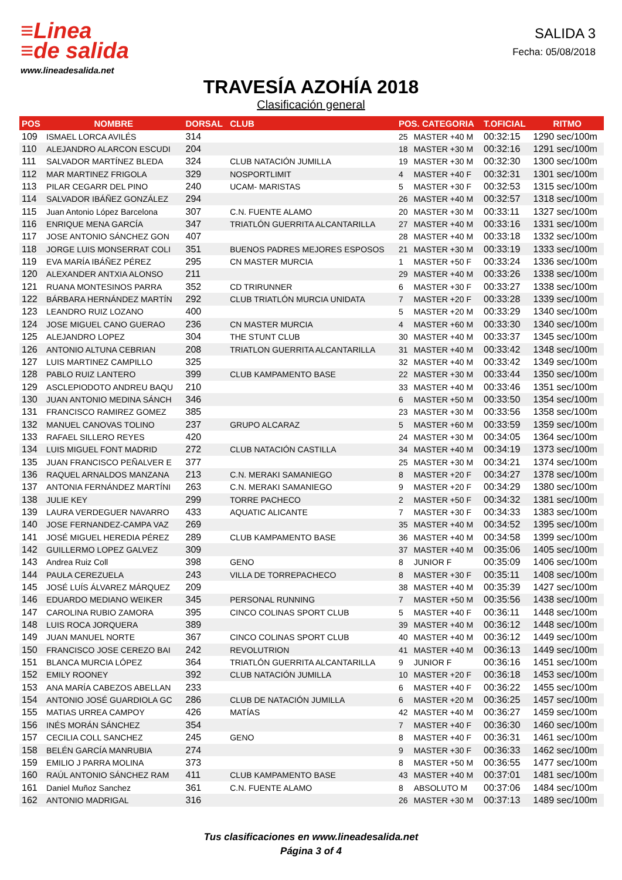≡Linea
≡de salida
www.lineadesalida.net
SALIDA 3
Fecha: 05/08/2018
TRAVESÍA AZOHÍA 2018
Clasificación general
| POS | NOMBRE | DORSAL | CLUB | POS. CATEGORIA | | T.OFICIAL | RITMO |
| --- | --- | --- | --- | --- | --- | --- | --- |
| 109 | ISMAEL LORCA AVILÉS | 314 | | 25 | MASTER +40 M | 00:32:15 | 1290 sec/100m |
| 110 | ALEJANDRO ALARCON ESCUDI | 204 | | 18 | MASTER +30 M | 00:32:16 | 1291 sec/100m |
| 111 | SALVADOR MARTÍNEZ BLEDA | 324 | CLUB NATACIÓN JUMILLA | 19 | MASTER +30 M | 00:32:30 | 1300 sec/100m |
| 112 | MAR MARTINEZ FRIGOLA | 329 | NOSPORTLIMIT | 4 | MASTER +40 F | 00:32:31 | 1301 sec/100m |
| 113 | PILAR CEGARR DEL PINO | 240 | UCAM- MARISTAS | 5 | MASTER +30 F | 00:32:53 | 1315 sec/100m |
| 114 | SALVADOR IBÁÑEZ GONZÁLEZ | 294 | | 26 | MASTER +40 M | 00:32:57 | 1318 sec/100m |
| 115 | Juan Antonio López Barcelona | 307 | C.N. FUENTE ALAMO | 20 | MASTER +30 M | 00:33:11 | 1327 sec/100m |
| 116 | ENRIQUE MENA GARCÍA | 347 | TRIATLÓN GUERRITA ALCANTARILLA | 27 | MASTER +40 M | 00:33:16 | 1331 sec/100m |
| 117 | JOSE ANTONIO SÁNCHEZ GON | 407 | | 28 | MASTER +40 M | 00:33:18 | 1332 sec/100m |
| 118 | JORGE LUIS MONSERRAT COLI | 351 | BUENOS PADRES MEJORES ESPOSOS | 21 | MASTER +30 M | 00:33:19 | 1333 sec/100m |
| 119 | EVA MARÍA IBÁÑEZ PÉREZ | 295 | CN MASTER MURCIA | 1 | MASTER +50 F | 00:33:24 | 1336 sec/100m |
| 120 | ALEXANDER ANTXIA ALONSO | 211 | | 29 | MASTER +40 M | 00:33:26 | 1338 sec/100m |
| 121 | RUANA MONTESINOS PARRA | 352 | CD TRIRUNNER | 6 | MASTER +30 F | 00:33:27 | 1338 sec/100m |
| 122 | BÁRBARA HERNÁNDEZ MARTÍN | 292 | CLUB TRIATLÓN MURCIA UNIDATA | 7 | MASTER +20 F | 00:33:28 | 1339 sec/100m |
| 123 | LEANDRO RUIZ LOZANO | 400 | | 5 | MASTER +20 M | 00:33:29 | 1340 sec/100m |
| 124 | JOSE MIGUEL CANO GUERAO | 236 | CN MASTER MURCIA | 4 | MASTER +60 M | 00:33:30 | 1340 sec/100m |
| 125 | ALEJANDRO LOPEZ | 304 | THE STUNT CLUB | 30 | MASTER +40 M | 00:33:37 | 1345 sec/100m |
| 126 | ANTONIO ALTUNA CEBRIAN | 208 | TRIATLON GUERRITA ALCANTARILLA | 31 | MASTER +40 M | 00:33:42 | 1348 sec/100m |
| 127 | LUIS MARTINEZ CAMPILLO | 325 | | 32 | MASTER +40 M | 00:33:42 | 1349 sec/100m |
| 128 | PABLO RUIZ LANTERO | 399 | CLUB KAMPAMENTO BASE | 22 | MASTER +30 M | 00:33:44 | 1350 sec/100m |
| 129 | ASCLEPIODOTO ANDREU BAQU | 210 | | 33 | MASTER +40 M | 00:33:46 | 1351 sec/100m |
| 130 | JUAN ANTONIO MEDINA SÁNCH | 346 | | 6 | MASTER +50 M | 00:33:50 | 1354 sec/100m |
| 131 | FRANCISCO RAMIREZ GOMEZ | 385 | | 23 | MASTER +30 M | 00:33:56 | 1358 sec/100m |
| 132 | MANUEL CANOVAS TOLINO | 237 | GRUPO ALCARAZ | 5 | MASTER +60 M | 00:33:59 | 1359 sec/100m |
| 133 | RAFAEL SILLERO REYES | 420 | | 24 | MASTER +30 M | 00:34:05 | 1364 sec/100m |
| 134 | LUIS MIGUEL FONT MADRID | 272 | CLUB NATACIÓN CASTILLA | 34 | MASTER +40 M | 00:34:19 | 1373 sec/100m |
| 135 | JUAN FRANCISCO PEÑALVER E | 377 | | 25 | MASTER +30 M | 00:34:21 | 1374 sec/100m |
| 136 | RAQUEL ARNALDOS MANZANA | 213 | C.N. MERAKI SAMANIEGO | 8 | MASTER +20 F | 00:34:27 | 1378 sec/100m |
| 137 | ANTONIA FERNÁNDEZ MARTÍNI | 263 | C.N. MERAKI SAMANIEGO | 9 | MASTER +20 F | 00:34:29 | 1380 sec/100m |
| 138 | JULIE KEY | 299 | TORRE PACHECO | 2 | MASTER +50 F | 00:34:32 | 1381 sec/100m |
| 139 | LAURA VERDEGUER NAVARRO | 433 | AQUATIC ALICANTE | 7 | MASTER +30 F | 00:34:33 | 1383 sec/100m |
| 140 | JOSE FERNANDEZ-CAMPA VAZ | 269 | | 35 | MASTER +40 M | 00:34:52 | 1395 sec/100m |
| 141 | JOSÉ MIGUEL HEREDIA PÉREZ | 289 | CLUB KAMPAMENTO BASE | 36 | MASTER +40 M | 00:34:58 | 1399 sec/100m |
| 142 | GUILLERMO LOPEZ GALVEZ | 309 | | 37 | MASTER +40 M | 00:35:06 | 1405 sec/100m |
| 143 | Andrea Ruiz Coll | 398 | GENO | 8 | JUNIOR F | 00:35:09 | 1406 sec/100m |
| 144 | PAULA CEREZUELA | 243 | VILLA DE TORREPACHECO | 8 | MASTER +30 F | 00:35:11 | 1408 sec/100m |
| 145 | JOSÉ LUÍS ÁLVAREZ MÁRQUEZ | 209 | | 38 | MASTER +40 M | 00:35:39 | 1427 sec/100m |
| 146 | EDUARDO MEDIANO WEIKER | 345 | PERSONAL RUNNING | 7 | MASTER +50 M | 00:35:56 | 1438 sec/100m |
| 147 | CAROLINA RUBIO ZAMORA | 395 | CINCO COLINAS SPORT CLUB | 5 | MASTER +40 F | 00:36:11 | 1448 sec/100m |
| 148 | LUIS ROCA JORQUERA | 389 | | 39 | MASTER +40 M | 00:36:12 | 1448 sec/100m |
| 149 | JUAN MANUEL NORTE | 367 | CINCO COLINAS SPORT CLUB | 40 | MASTER +40 M | 00:36:12 | 1449 sec/100m |
| 150 | FRANCISCO JOSE CEREZO BAI | 242 | REVOLUTRION | 41 | MASTER +40 M | 00:36:13 | 1449 sec/100m |
| 151 | BLANCA MURCIA LÓPEZ | 364 | TRIATLÓN GUERRITA ALCANTARILLA | 9 | JUNIOR F | 00:36:16 | 1451 sec/100m |
| 152 | EMILY ROONEY | 392 | CLUB NATACIÓN JUMILLA | 10 | MASTER +20 F | 00:36:18 | 1453 sec/100m |
| 153 | ANA MARÍA CABEZOS ABELLAN | 233 | | 6 | MASTER +40 F | 00:36:22 | 1455 sec/100m |
| 154 | ANTONIO JOSÉ GUARDIOLA GC | 286 | CLUB DE NATACIÓN JUMILLA | 6 | MASTER +20 M | 00:36:25 | 1457 sec/100m |
| 155 | MATIAS URREA CAMPOY | 426 | MATÍAS | 42 | MASTER +40 M | 00:36:27 | 1459 sec/100m |
| 156 | INÉS MORÁN SÁNCHEZ | 354 | | 7 | MASTER +40 F | 00:36:30 | 1460 sec/100m |
| 157 | CECILIA COLL SANCHEZ | 245 | GENO | 8 | MASTER +40 F | 00:36:31 | 1461 sec/100m |
| 158 | BELÉN GARCÍA MANRUBIA | 274 | | 9 | MASTER +30 F | 00:36:33 | 1462 sec/100m |
| 159 | EMILIO J PARRA MOLINA | 373 | | 8 | MASTER +50 M | 00:36:55 | 1477 sec/100m |
| 160 | RAÚL ANTONIO SÁNCHEZ RAM | 411 | CLUB KAMPAMENTO BASE | 43 | MASTER +40 M | 00:37:01 | 1481 sec/100m |
| 161 | Daniel Muñoz Sanchez | 361 | C.N. FUENTE ALAMO | 8 | ABSOLUTO M | 00:37:06 | 1484 sec/100m |
| 162 | ANTONIO MADRIGAL | 316 | | 26 | MASTER +30 M | 00:37:13 | 1489 sec/100m |
Tus clasificaciones en www.lineadesalida.net
Página 3 of 4